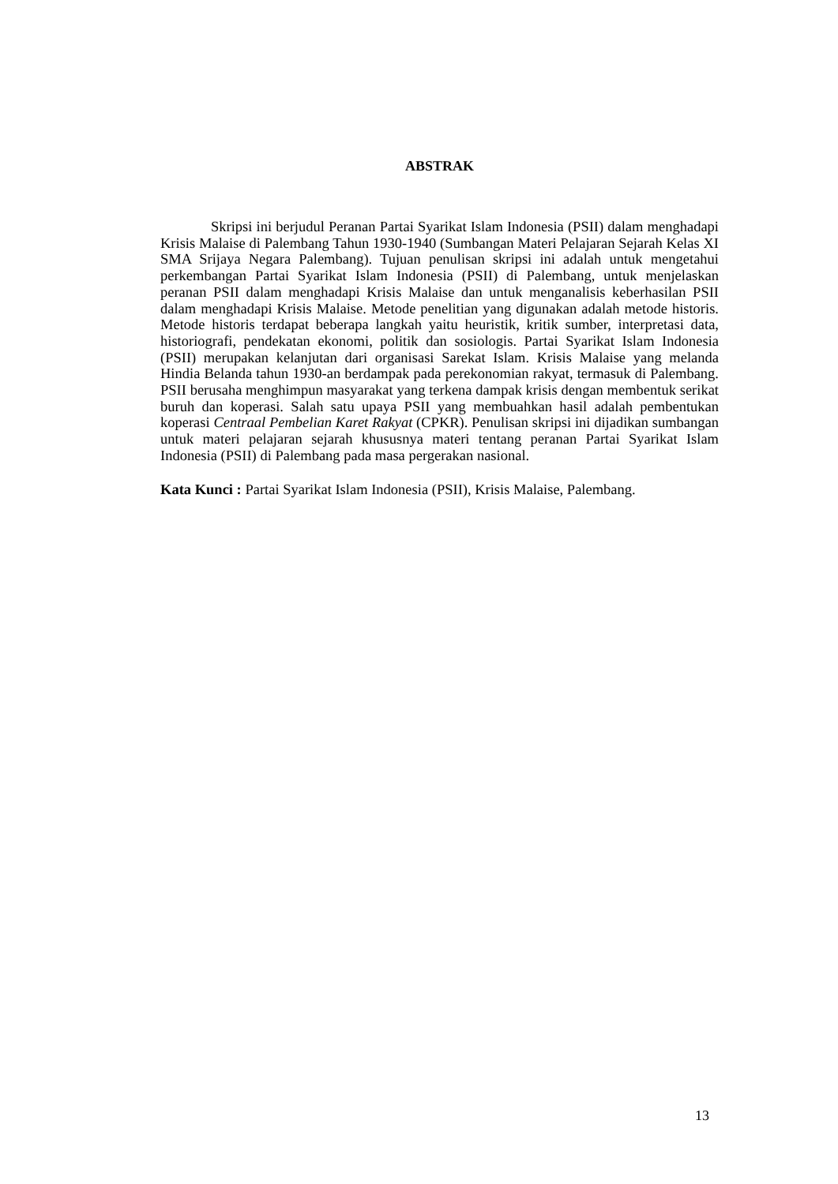ABSTRAK
Skripsi ini berjudul Peranan Partai Syarikat Islam Indonesia (PSII) dalam menghadapi Krisis Malaise di Palembang Tahun 1930-1940 (Sumbangan Materi Pelajaran Sejarah Kelas XI SMA Srijaya Negara Palembang). Tujuan penulisan skripsi ini adalah untuk mengetahui perkembangan Partai Syarikat Islam Indonesia (PSII) di Palembang, untuk menjelaskan peranan PSII dalam menghadapi Krisis Malaise dan untuk menganalisis keberhasilan PSII dalam menghadapi Krisis Malaise. Metode penelitian yang digunakan adalah metode historis. Metode historis terdapat beberapa langkah yaitu heuristik, kritik sumber, interpretasi data, historiografi, pendekatan ekonomi, politik dan sosiologis. Partai Syarikat Islam Indonesia (PSII) merupakan kelanjutan dari organisasi Sarekat Islam. Krisis Malaise yang melanda Hindia Belanda tahun 1930-an berdampak pada perekonomian rakyat, termasuk di Palembang. PSII berusaha menghimpun masyarakat yang terkena dampak krisis dengan membentuk serikat buruh dan koperasi. Salah satu upaya PSII yang membuahkan hasil adalah pembentukan koperasi Centraal Pembelian Karet Rakyat (CPKR). Penulisan skripsi ini dijadikan sumbangan untuk materi pelajaran sejarah khususnya materi tentang peranan Partai Syarikat Islam Indonesia (PSII) di Palembang pada masa pergerakan nasional.
Kata Kunci : Partai Syarikat Islam Indonesia (PSII), Krisis Malaise, Palembang.
13